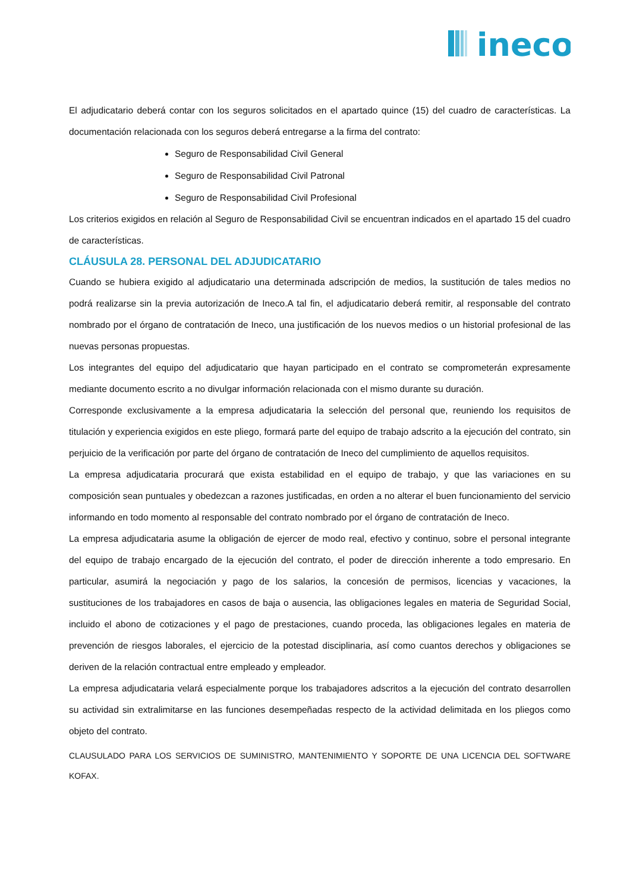ineco
El adjudicatario deberá contar con los seguros solicitados en el apartado quince (15) del cuadro de características. La documentación relacionada con los seguros deberá entregarse a la firma del contrato:
Seguro de Responsabilidad Civil General
Seguro de Responsabilidad Civil Patronal
Seguro de Responsabilidad Civil Profesional
Los criterios exigidos en relación al Seguro de Responsabilidad Civil se encuentran indicados en el apartado 15 del cuadro de características.
CLÁUSULA 28. PERSONAL DEL ADJUDICATARIO
Cuando se hubiera exigido al adjudicatario una determinada adscripción de medios, la sustitución de tales medios no podrá realizarse sin la previa autorización de Ineco.A tal fin, el adjudicatario deberá remitir, al responsable del contrato nombrado por el órgano de contratación de Ineco, una justificación de los nuevos medios o un historial profesional de las nuevas personas propuestas.
Los integrantes del equipo del adjudicatario que hayan participado en el contrato se comprometerán expresamente mediante documento escrito a no divulgar información relacionada con el mismo durante su duración.
Corresponde exclusivamente a la empresa adjudicataria la selección del personal que, reuniendo los requisitos de titulación y experiencia exigidos en este pliego, formará parte del equipo de trabajo adscrito a la ejecución del contrato, sin perjuicio de la verificación por parte del órgano de contratación de Ineco del cumplimiento de aquellos requisitos.
La empresa adjudicataria procurará que exista estabilidad en el equipo de trabajo, y que las variaciones en su composición sean puntuales y obedezcan a razones justificadas, en orden a no alterar el buen funcionamiento del servicio informando en todo momento al responsable del contrato nombrado por el órgano de contratación de Ineco.
La empresa adjudicataria asume la obligación de ejercer de modo real, efectivo y continuo, sobre el personal integrante del equipo de trabajo encargado de la ejecución del contrato, el poder de dirección inherente a todo empresario. En particular, asumirá la negociación y pago de los salarios, la concesión de permisos, licencias y vacaciones, la sustituciones de los trabajadores en casos de baja o ausencia, las obligaciones legales en materia de Seguridad Social, incluido el abono de cotizaciones y el pago de prestaciones, cuando proceda, las obligaciones legales en materia de prevención de riesgos laborales, el ejercicio de la potestad disciplinaria, así como cuantos derechos y obligaciones se deriven de la relación contractual entre empleado y empleador.
La empresa adjudicataria velará especialmente porque los trabajadores adscritos a la ejecución del contrato desarrollen su actividad sin extralimitarse en las funciones desempeñadas respecto de la actividad delimitada en los pliegos como objeto del contrato.
CLAUSULADO PARA LOS SERVICIOS DE SUMINISTRO, MANTENIMIENTO Y SOPORTE DE UNA LICENCIA DEL SOFTWARE KOFAX.